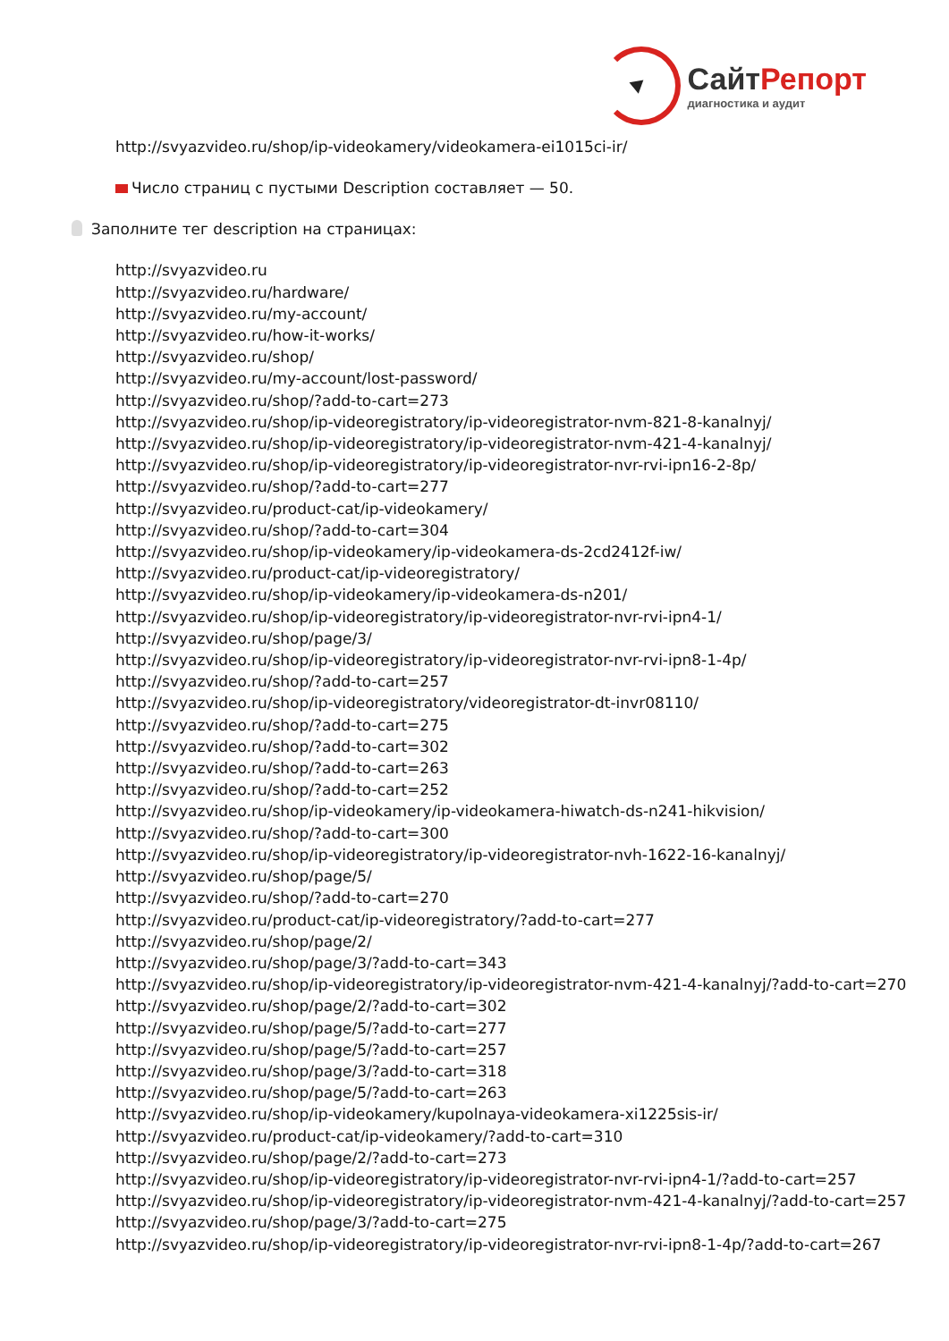СайтРепорт
диагностика и аудит
http://svyazvideo.ru/shop/ip-videokamery/videokamera-ei1015ci-ir/
Число страниц с пустыми Description составляет — 50.
Заполните тег description на страницах:
http://svyazvideo.ru
http://svyazvideo.ru/hardware/
http://svyazvideo.ru/my-account/
http://svyazvideo.ru/how-it-works/
http://svyazvideo.ru/shop/
http://svyazvideo.ru/my-account/lost-password/
http://svyazvideo.ru/shop/?add-to-cart=273
http://svyazvideo.ru/shop/ip-videoregistratory/ip-videoregistrator-nvm-821-8-kanalnyj/
http://svyazvideo.ru/shop/ip-videoregistratory/ip-videoregistrator-nvm-421-4-kanalnyj/
http://svyazvideo.ru/shop/ip-videoregistratory/ip-videoregistrator-nvr-rvi-ipn16-2-8p/
http://svyazvideo.ru/shop/?add-to-cart=277
http://svyazvideo.ru/product-cat/ip-videokamery/
http://svyazvideo.ru/shop/?add-to-cart=304
http://svyazvideo.ru/shop/ip-videokamery/ip-videokamera-ds-2cd2412f-iw/
http://svyazvideo.ru/product-cat/ip-videoregistratory/
http://svyazvideo.ru/shop/ip-videokamery/ip-videokamera-ds-n201/
http://svyazvideo.ru/shop/ip-videoregistratory/ip-videoregistrator-nvr-rvi-ipn4-1/
http://svyazvideo.ru/shop/page/3/
http://svyazvideo.ru/shop/ip-videoregistratory/ip-videoregistrator-nvr-rvi-ipn8-1-4p/
http://svyazvideo.ru/shop/?add-to-cart=257
http://svyazvideo.ru/shop/ip-videoregistratory/videoregistrator-dt-invr08110/
http://svyazvideo.ru/shop/?add-to-cart=275
http://svyazvideo.ru/shop/?add-to-cart=302
http://svyazvideo.ru/shop/?add-to-cart=263
http://svyazvideo.ru/shop/?add-to-cart=252
http://svyazvideo.ru/shop/ip-videokamery/ip-videokamera-hiwatch-ds-n241-hikvision/
http://svyazvideo.ru/shop/?add-to-cart=300
http://svyazvideo.ru/shop/ip-videoregistratory/ip-videoregistrator-nvh-1622-16-kanalnyj/
http://svyazvideo.ru/shop/page/5/
http://svyazvideo.ru/shop/?add-to-cart=270
http://svyazvideo.ru/product-cat/ip-videoregistratory/?add-to-cart=277
http://svyazvideo.ru/shop/page/2/
http://svyazvideo.ru/shop/page/3/?add-to-cart=343
http://svyazvideo.ru/shop/ip-videoregistratory/ip-videoregistrator-nvm-421-4-kanalnyj/?add-to-cart=270
http://svyazvideo.ru/shop/page/2/?add-to-cart=302
http://svyazvideo.ru/shop/page/5/?add-to-cart=277
http://svyazvideo.ru/shop/page/5/?add-to-cart=257
http://svyazvideo.ru/shop/page/3/?add-to-cart=318
http://svyazvideo.ru/shop/page/5/?add-to-cart=263
http://svyazvideo.ru/shop/ip-videokamery/kupolnaya-videokamera-xi1225sis-ir/
http://svyazvideo.ru/product-cat/ip-videokamery/?add-to-cart=310
http://svyazvideo.ru/shop/page/2/?add-to-cart=273
http://svyazvideo.ru/shop/ip-videoregistratory/ip-videoregistrator-nvr-rvi-ipn4-1/?add-to-cart=257
http://svyazvideo.ru/shop/ip-videoregistratory/ip-videoregistrator-nvm-421-4-kanalnyj/?add-to-cart=257
http://svyazvideo.ru/shop/page/3/?add-to-cart=275
http://svyazvideo.ru/shop/ip-videoregistratory/ip-videoregistrator-nvr-rvi-ipn8-1-4p/?add-to-cart=267